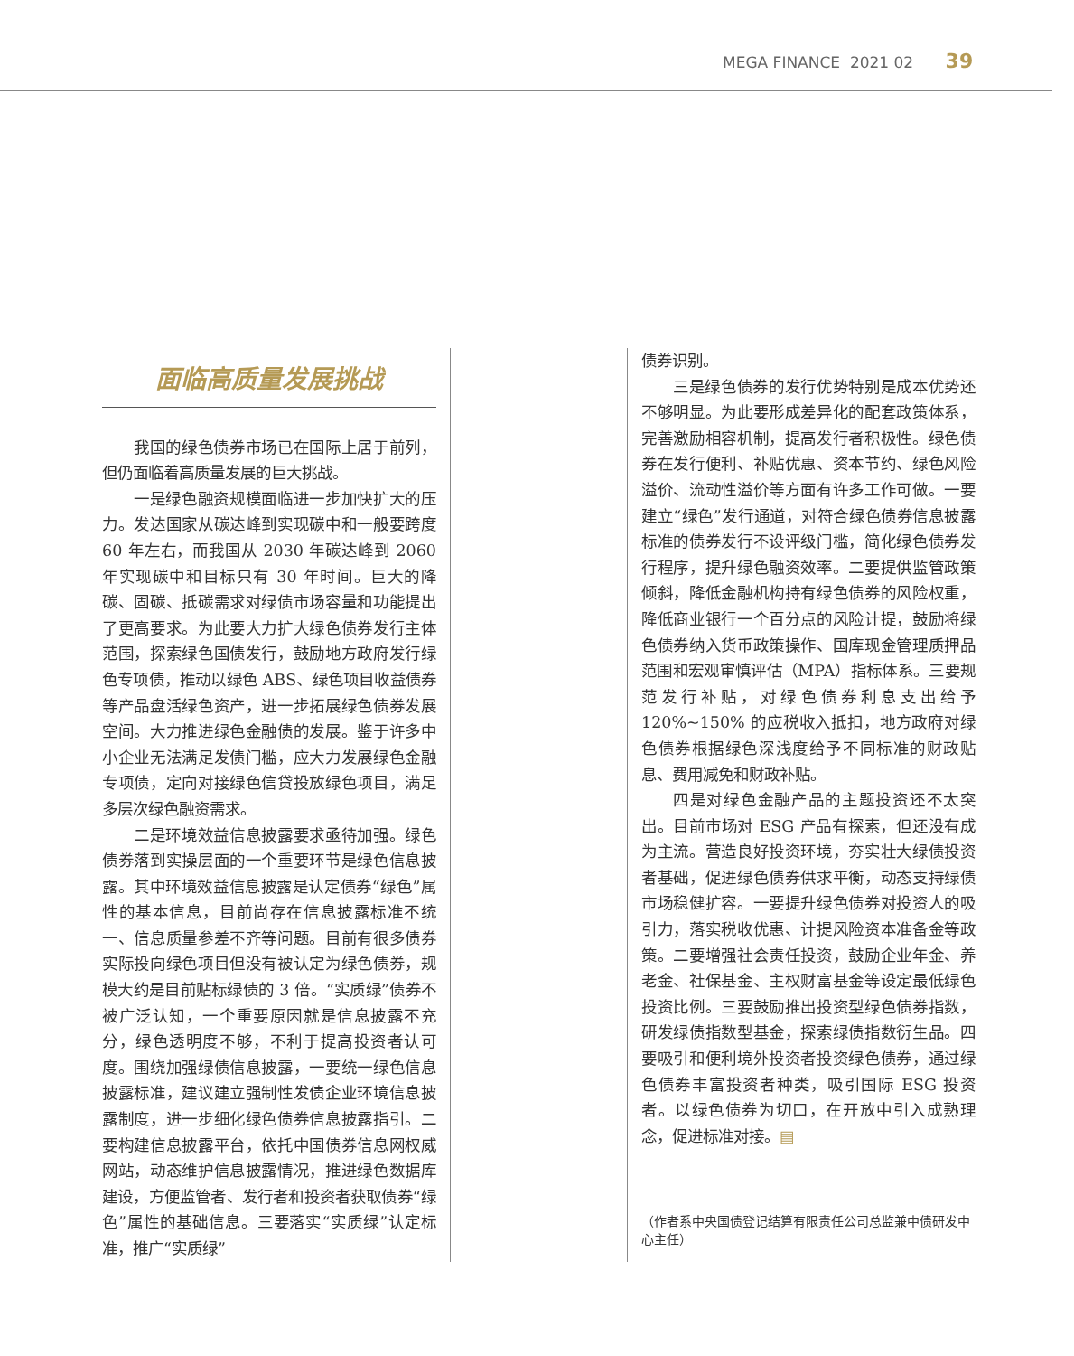MEGA FINANCE 2021 02 39
面临高质量发展挑战
我国的绿色债券市场已在国际上居于前列，但仍面临着高质量发展的巨大挑战。
一是绿色融资规模面临进一步加快扩大的压力。发达国家从碳达峰到实现碳中和一般要跨度 60 年左右，而我国从 2030 年碳达峰到 2060 年实现碳中和目标只有 30 年时间。巨大的降碳、固碳、抵碳需求对绿债市场容量和功能提出了更高要求。为此要大力扩大绿色债券发行主体范围，探索绿色国债发行，鼓励地方政府发行绿色专项债，推动以绿色 ABS、绿色项目收益债券等产品盘活绿色资产，进一步拓展绿色债券发展空间。大力推进绿色金融债的发展。鉴于许多中小企业无法满足发债门槛，应大力发展绿色金融专项债，定向对接绿色信贷投放绿色项目，满足多层次绿色融资需求。
二是环境效益信息披露要求亟待加强。绿色债券落到实操层面的一个重要环节是绿色信息披露。其中环境效益信息披露是认定债券“绿色”属性的基本信息，目前尚存在信息披露标准不统一、信息质量参差不齐等问题。目前有很多债券实际投向绿色项目但没有被认定为绿色债券，规模大约是目前贴标绿债的 3 倍。“实质绿”债券不被广泛认知，一个重要原因就是信息披露不充分，绿色透明度不够，不利于提高投资者认可度。围绕加强绿债信息披露，一要统一绿色信息披露标准，建议建立强制性发债企业环境信息披露制度，进一步细化绿色债券信息披露指引。二要构建信息披露平台，依托中国债券信息网权威网站，动态维护信息披露情况，推进绿色数据库建设，方便监管者、发行者和投资者获取债券“绿色”属性的基础信息。三要落实“实质绿”认定标准，推广“实质绿”
债券识别。
三是绿色债券的发行优势特别是成本优势还不够明显。为此要形成差异化的配套政策体系，完善激励相容机制，提高发行者积极性。绿色债券在发行便利、补贴优惠、资本节约、绿色风险溢价、流动性溢价等方面有许多工作可做。一要建立“绿色”发行通道，对符合绿色债券信息披露标准的债券发行不设评级门槛，简化绿色债券发行程序，提升绿色融资效率。二要提供监管政策倾斜，降低金融机构持有绿色债券的风险权重，降低商业银行一个百分点的风险计提，鼓励将绿色债券纳入货币政策操作、国库现金管理质押品范围和宏观审慎评估（MPA）指标体系。三要规范发行补贴，对绿色债券利息支出给予 120%~150% 的应税收入抵扣，地方政府对绿色债券根据绿色深浅度给予不同标准的财政贴息、费用减免和财政补贴。
四是对绿色金融产品的主题投资还不太突出。目前市场对 ESG 产品有探索，但还没有成为主流。营造良好投资环境，夯实壮大绿债投资者基础，促进绿色债券供求平衡，动态支持绿债市场稳健扩容。一要提升绿色债券对投资人的吸引力，落实税收优惠、计提风险资本准备金等政策。二要增强社会责任投资，鼓励企业年金、养老金、社保基金、主权财富基金等设定最低绿色投资比例。三要鼓励推出投资型绿色债券指数，研发绿债指数型基金，探索绿债指数衍生品。四要吸引和便利境外投资者投资绿色债券，通过绿色债券丰富投资者种类，吸引国际 ESG 投资者。以绿色债券为切口，在开放中引入成熟理念，促进标准对接。▤
（作者系中央国债登记结算有限责任公司总监兼中债研发中心主任）